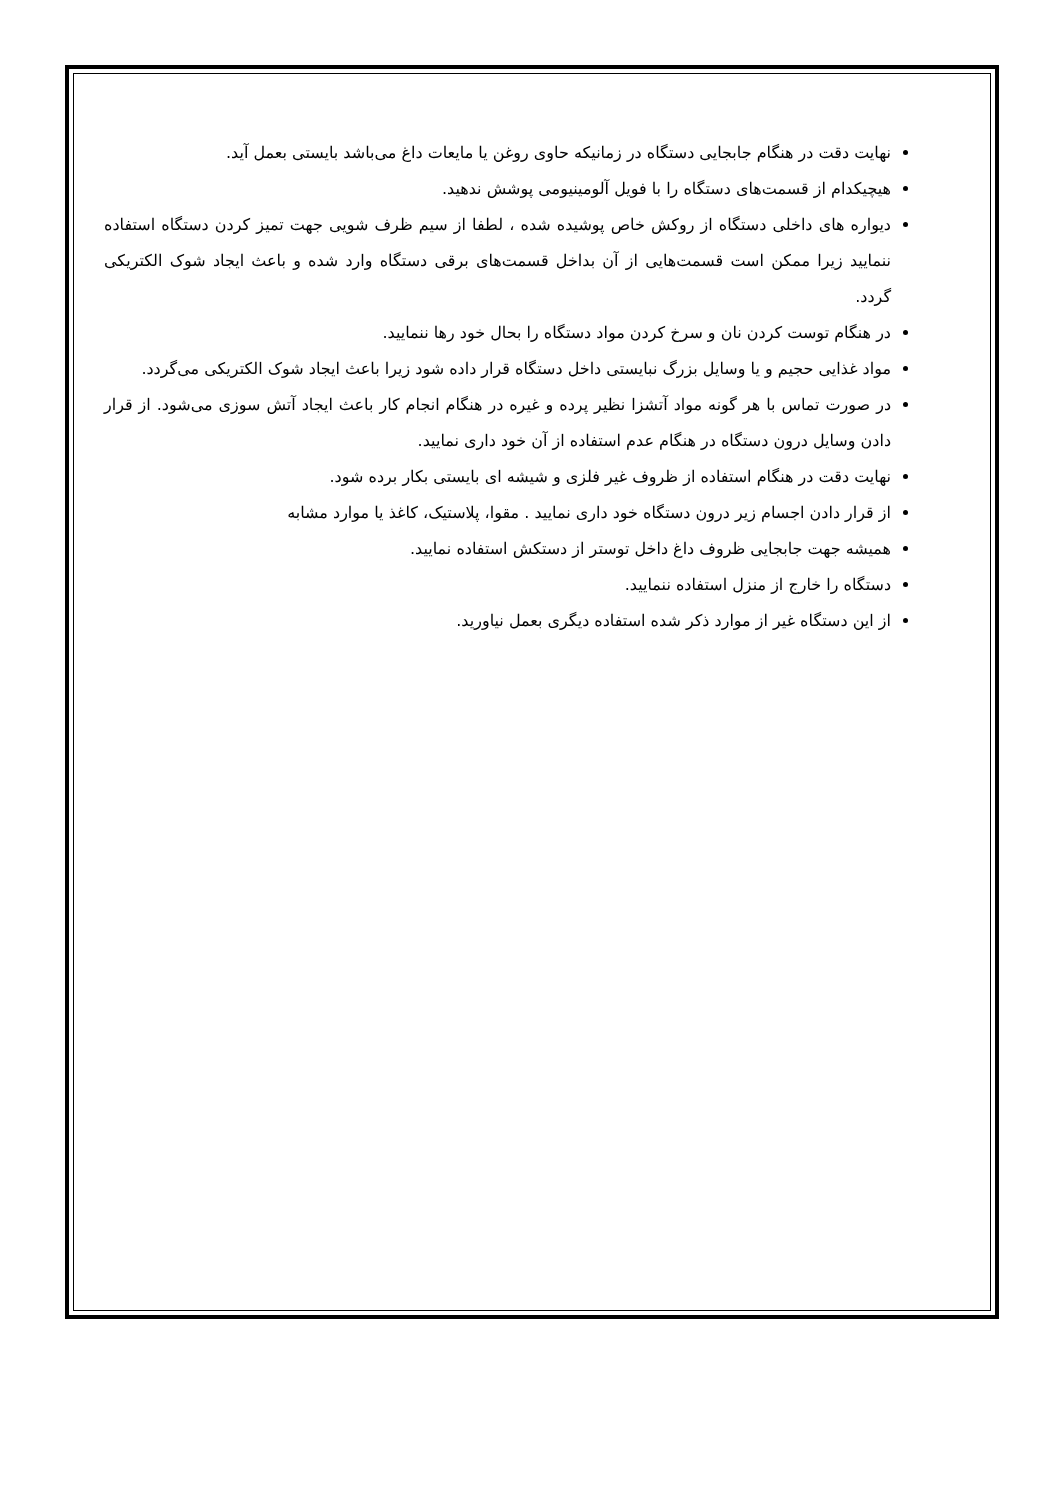نهایت دقت در هنگام جابجایی دستگاه در زمانیکه حاوی روغن یا مایعات داغ می‌باشد بایستی بعمل آید.
هیچیکدام از قسمت‌های دستگاه را با فویل آلومینیومی پوشش ندهید.
دیواره های داخلی دستگاه از روکش خاص پوشیده شده ، لطفا از سیم ظرف شویی جهت تمیز کردن دستگاه استفاده ننمایید زیرا ممکن است قسمت‌هایی از آن بداخل قسمت‌های برقی دستگاه وارد شده و باعث ایجاد شوک الکتریکی گردد.
در هنگام توست کردن نان و سرخ کردن مواد دستگاه را بحال خود رها ننمایید.
مواد غذایی حجیم و یا وسایل بزرگ نبایستی داخل دستگاه قرار داده شود زیرا باعث ایجاد شوک الکتریکی می‌گردد.
در صورت تماس با هر گونه مواد آتشزا نظیر پرده و غیره در هنگام انجام کار باعث ایجاد آتش سوزی می‌شود. از قرار دادن وسایل درون دستگاه در هنگام عدم استفاده از آن خود داری نمایید.
نهایت دقت در هنگام استفاده از ظروف غیر فلزی و شیشه ای بایستی بکار برده شود.
از قرار دادن اجسام زیر درون دستگاه خود داری نمایید . مقوا، پلاستیک، کاغذ یا موارد مشابه
همیشه جهت جابجایی ظروف داغ داخل توستر از دستکش استفاده نمایید.
دستگاه را خارج از منزل استفاده ننمایید.
از این دستگاه غیر از موارد ذکر شده استفاده دیگری بعمل نیاورید.